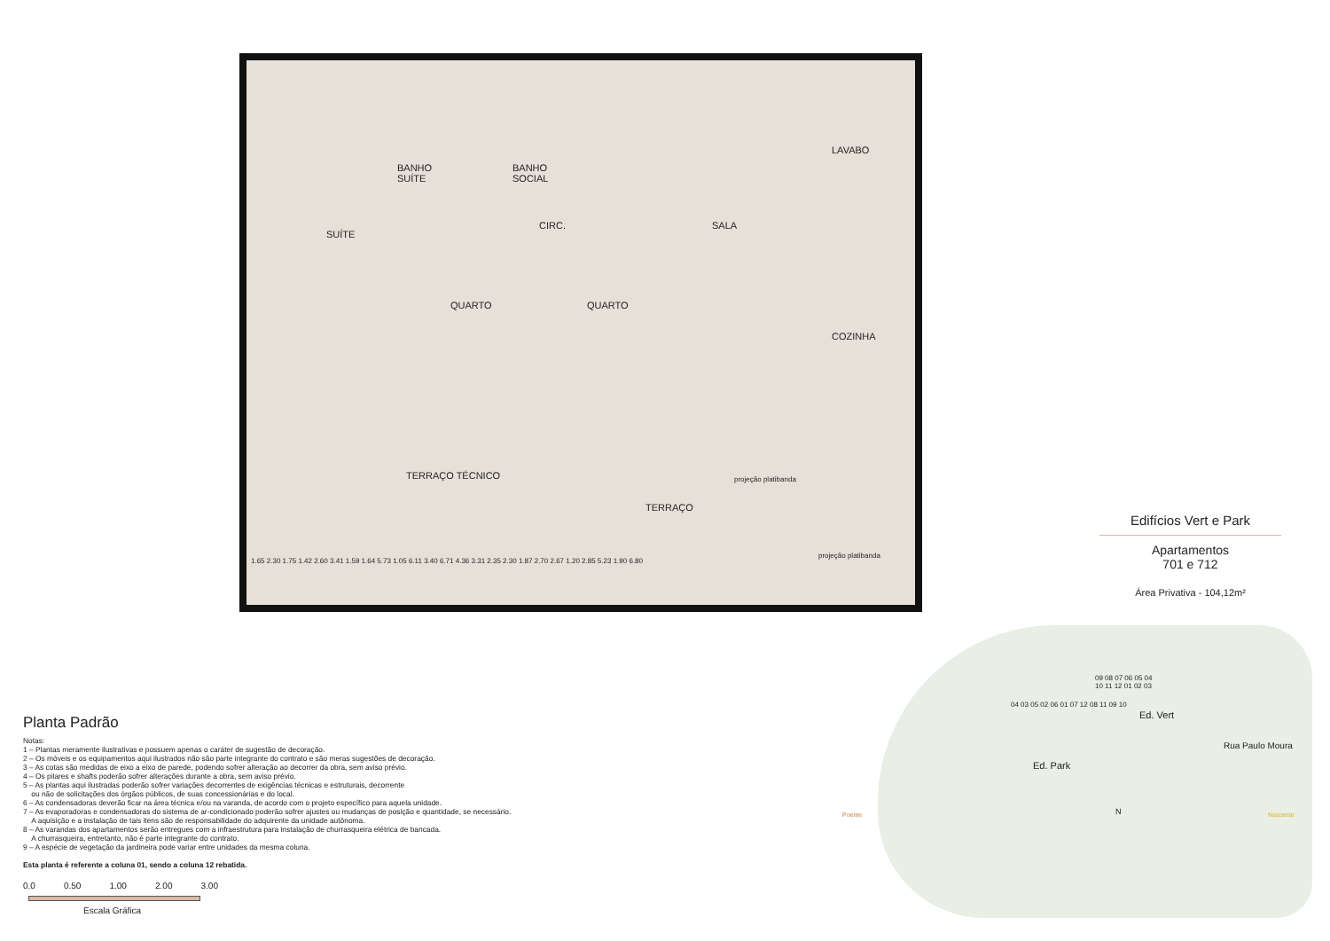SUÍTE
BANHO
SUÍTE
BANHO
SOCIAL
CIRC. SALA
LAVABO
COZINHA
QUARTO QUARTO
TERRAÇO TÉCNICO
TERRAÇO
projeção platibanda
projeção platibanda
1.65 2.30 1.75 1.42 2.60 3.41 1.59 1.64 5.73 1.05 6.11 3.40 6.71 4.36 3.31 2.35 2.30 1.87 2.70 2.67 1.20 2.85 5.23 1.90 6.80
Edifícios Vert e Park
Apartamentos
701 e 712
Área Privativa - 104,12m²
09 08 07 06 05 04
10 11 12 01 02 03
Ed. Vert
04 03 05 02 06 01 07 12 08 11 09 10
Ed. Park
Rua Paulo Moura
Poente Nascente
N
Planta Padrão
Notas:
1 – Plantas meramente ilustrativas e possuem apenas o caráter de sugestão de decoração.
2 – Os móveis e os equipamentos aqui ilustrados não são parte integrante do contrato e são meras sugestões de decoração.
3 – As cotas são medidas de eixo a eixo de parede, podendo sofrer alteração ao decorrer da obra, sem aviso prévio.
4 – Os pilares e shafts poderão sofrer alterações durante a obra, sem aviso prévio.
5 – As plantas aqui ilustradas poderão sofrer variações decorrentes de exigências técnicas e estruturais, decorrente
ou não de solicitações dos órgãos públicos, de suas concessionárias e do local.
6 – As condensadoras deverão ficar na área técnica e/ou na varanda, de acordo com o projeto específico para aquela unidade.
7 – As evaporadoras e condensadoras do sistema de ar-condicionado poderão sofrer ajustes ou mudanças de posição e quantidade, se necessário.
A aquisição e a instalação de tais itens são de responsabilidade do adquirente da unidade autônoma.
8 – As varandas dos apartamentos serão entregues com a infraestrutura para instalação de churrasqueira elétrica de bancada.
A churrasqueira, entretanto, não é parte integrante do contrato.
9 – A espécie de vegetação da jardineira pode variar entre unidades da mesma coluna.
Esta planta é referente a coluna 01, sendo a coluna 12 rebatida.
0.0 0.50 1.00 2.00 3.00
Escala Gráfica